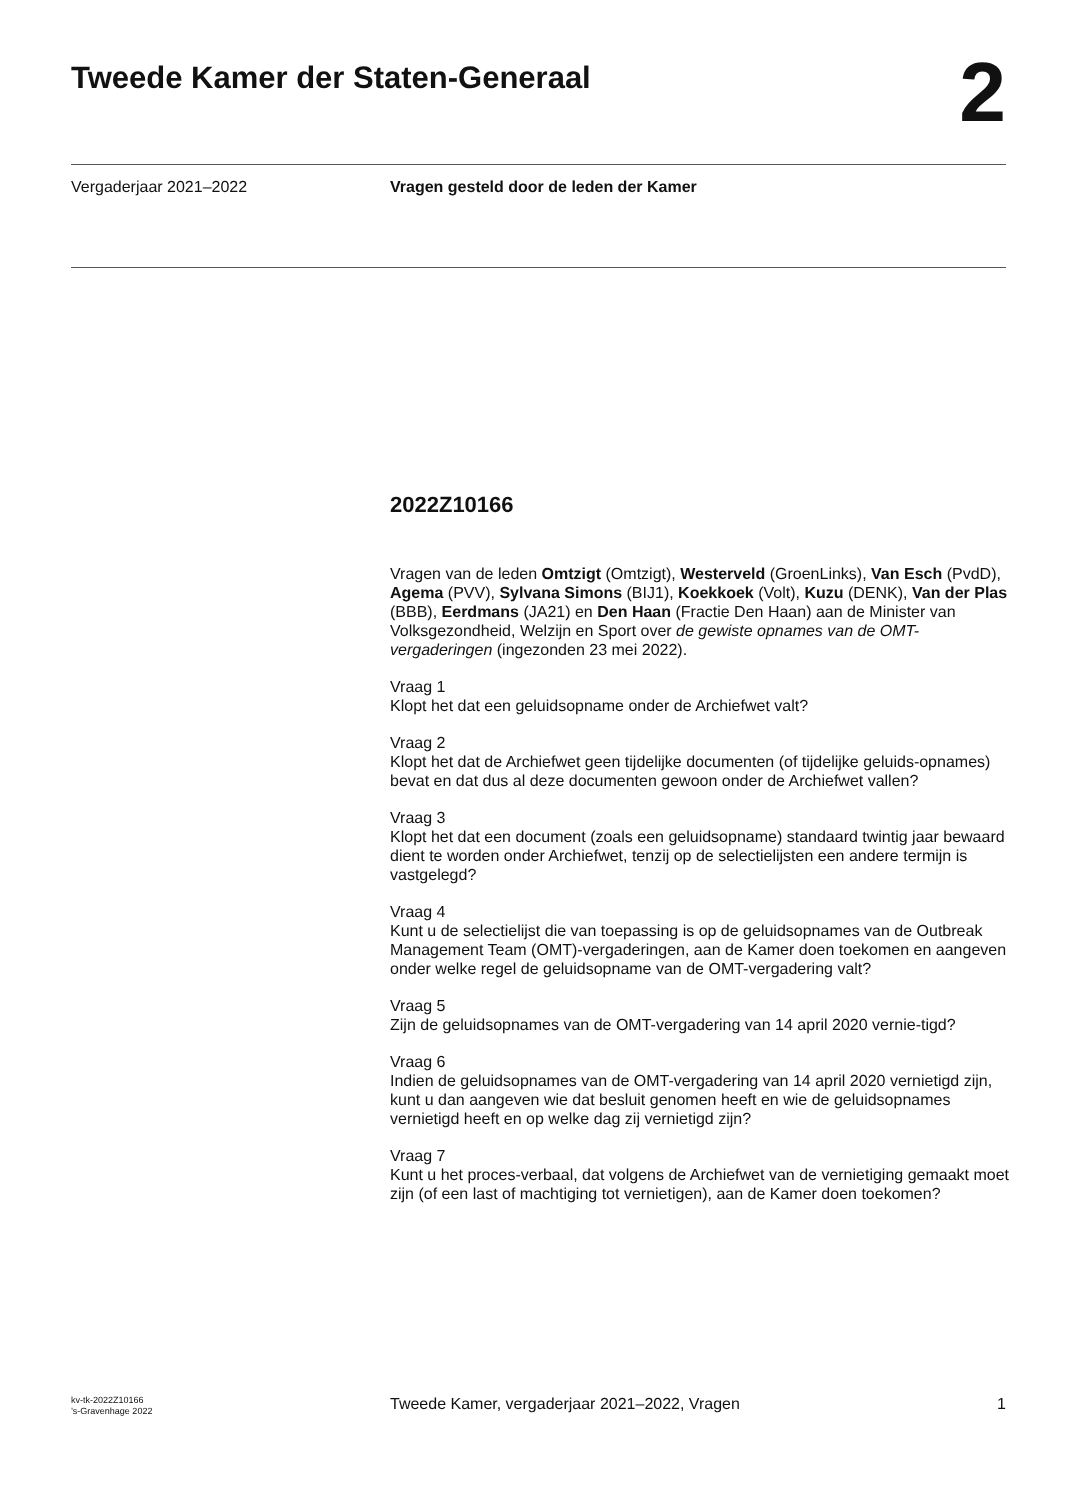Tweede Kamer der Staten-Generaal
2
Vergaderjaar 2021–2022 Vragen gesteld door de leden der Kamer
2022Z10166
Vragen van de leden Omtzigt (Omtzigt), Westerveld (GroenLinks), Van Esch (PvdD), Agema (PVV), Sylvana Simons (BIJ1), Koekkoek (Volt), Kuzu (DENK), Van der Plas (BBB), Eerdmans (JA21) en Den Haan (Fractie Den Haan) aan de Minister van Volksgezondheid, Welzijn en Sport over de gewiste opnames van de OMT-vergaderingen (ingezonden 23 mei 2022).
Vraag 1
Klopt het dat een geluidsopname onder de Archiefwet valt?
Vraag 2
Klopt het dat de Archiefwet geen tijdelijke documenten (of tijdelijke geluids-opnames) bevat en dat dus al deze documenten gewoon onder de Archiefwet vallen?
Vraag 3
Klopt het dat een document (zoals een geluidsopname) standaard twintig jaar bewaard dient te worden onder Archiefwet, tenzij op de selectielijsten een andere termijn is vastgelegd?
Vraag 4
Kunt u de selectielijst die van toepassing is op de geluidsopnames van de Outbreak Management Team (OMT)-vergaderingen, aan de Kamer doen toekomen en aangeven onder welke regel de geluidsopname van de OMT-vergadering valt?
Vraag 5
Zijn de geluidsopnames van de OMT-vergadering van 14 april 2020 vernie-tigd?
Vraag 6
Indien de geluidsopnames van de OMT-vergadering van 14 april 2020 vernietigd zijn, kunt u dan aangeven wie dat besluit genomen heeft en wie de geluidsopnames vernietigd heeft en op welke dag zij vernietigd zijn?
Vraag 7
Kunt u het proces-verbaal, dat volgens de Archiefwet van de vernietiging gemaakt moet zijn (of een last of machtiging tot vernietigen), aan de Kamer doen toekomen?
kv-tk-2022Z10166
’s-Gravenhage 2022 Tweede Kamer, vergaderjaar 2021–2022, Vragen 1